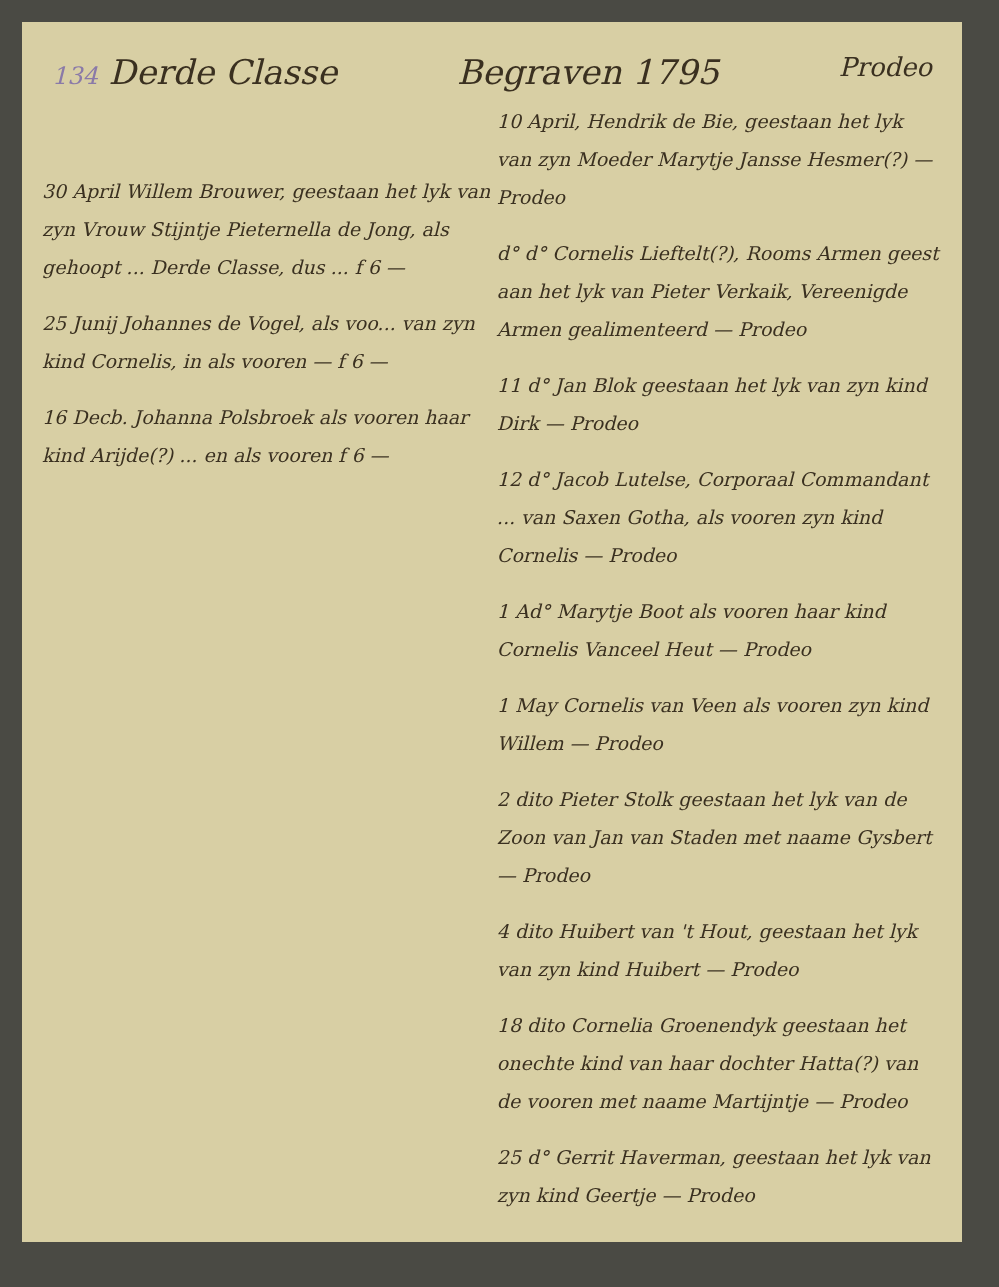134 Derde Classe Begraven 1795 Prodeo
30 April Willem Brouwer, geestaan het lyk van zyn Vrouw Stijntje Pieternella de Jong, als gehoopt ... Derde Classe, dus ... f 6 —
25 Junij Johannes de Vogel, als voo... van zyn kind Cornelis, in als vooren — f 6 —
16 Decb. Johanna Polsbroek als vooren haar kind Arijde(?) ... en als vooren f 6 —
10 April, Hendrik de Bie, geestaan het lyk van zyn Moeder Marytje Jansse Hesmer(?) — Prodeo
d° d° Cornelis Lieftelt(?), Rooms Armen geest aan het lyk van Pieter Verkaik, Vereenigde Armen gealimenteerd — Prodeo
11 d° Jan Blok geestaan het lyk van zyn kind Dirk — Prodeo
12 d° Jacob Lutelse, Corporaal Commandant ... van Saxen Gotha, als vooren zyn kind Cornelis — Prodeo
1 Ad° Marytje Boot als vooren haar kind Cornelis Vanceel Heut — Prodeo
1 May Cornelis van Veen als vooren zyn kind Willem — Prodeo
2 dito Pieter Stolk geestaan het lyk van de Zoon van Jan van Staden met naame Gysbert — Prodeo
4 dito Huibert van 't Hout, geestaan het lyk van zyn kind Huibert — Prodeo
18 dito Cornelia Groenendyk geestaan het onechte kind van haar dochter Hatta(?) van de vooren met naame Martijntje — Prodeo
25 d° Gerrit Haverman, geestaan het lyk van zyn kind Geertje — Prodeo